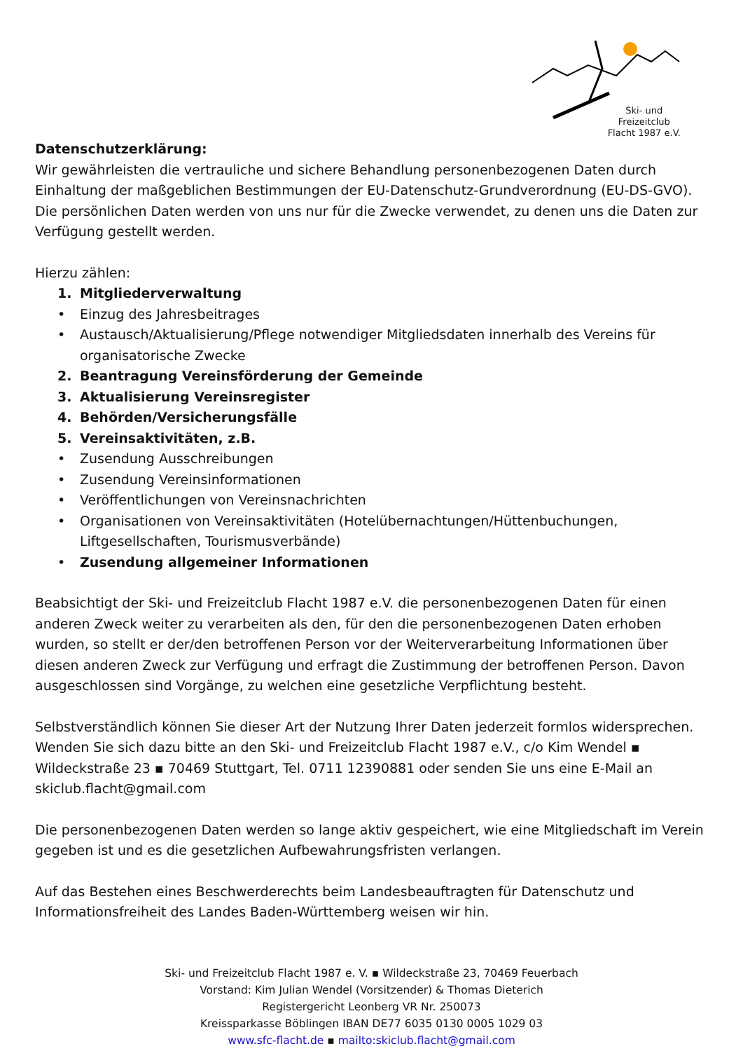Ski- und
Freizeitclub
Flacht 1987 e.V.
Datenschutzerklärung:
Wir gewährleisten die vertrauliche und sichere Behandlung personenbezogenen Daten durch Einhaltung der maßgeblichen Bestimmungen der EU-Datenschutz-Grundverordnung (EU-DS-GVO). Die persönlichen Daten werden von uns nur für die Zwecke verwendet, zu denen uns die Daten zur Verfügung gestellt werden.
Hierzu zählen:
1. Mitgliederverwaltung
• Einzug des Jahresbeitrages
• Austausch/Aktualisierung/Pflege notwendiger Mitgliedsdaten innerhalb des Vereins für organisatorische Zwecke
2. Beantragung Vereinsförderung der Gemeinde
3. Aktualisierung Vereinsregister
4. Behörden/Versicherungsfälle
5. Vereinsaktivitäten, z.B.
• Zusendung Ausschreibungen
• Zusendung Vereinsinformationen
• Veröffentlichungen von Vereinsnachrichten
• Organisationen von Vereinsaktivitäten (Hotelübernachtungen/Hüttenbuchungen, Liftgesellschaften, Tourismusverbände)
• Zusendung allgemeiner Informationen
Beabsichtigt der Ski- und Freizeitclub Flacht 1987 e.V. die personenbezogenen Daten für einen anderen Zweck weiter zu verarbeiten als den, für den die personenbezogenen Daten erhoben wurden, so stellt er der/den betroffenen Person vor der Weiterverarbeitung Informationen über diesen anderen Zweck zur Verfügung und erfragt die Zustimmung der betroffenen Person. Davon ausgeschlossen sind Vorgänge, zu welchen eine gesetzliche Verpflichtung besteht.
Selbstverständlich können Sie dieser Art der Nutzung Ihrer Daten jederzeit formlos widersprechen. Wenden Sie sich dazu bitte an den Ski- und Freizeitclub Flacht 1987 e.V., c/o Kim Wendel ▪ Wildeckstraße 23 ▪ 70469 Stuttgart, Tel. 0711 12390881 oder senden Sie uns eine E-Mail an skiclub.flacht@gmail.com
Die personenbezogenen Daten werden so lange aktiv gespeichert, wie eine Mitgliedschaft im Verein gegeben ist und es die gesetzlichen Aufbewahrungsfristen verlangen.
Auf das Bestehen eines Beschwerderechts beim Landesbeauftragten für Datenschutz und Informationsfreiheit des Landes Baden-Württemberg weisen wir hin.
Ski- und Freizeitclub Flacht 1987 e. V. ▪ Wildeckstraße 23, 70469 Feuerbach
Vorstand: Kim Julian Wendel (Vorsitzender) & Thomas Dieterich
Registergericht Leonberg VR Nr. 250073
Kreissparkasse Böblingen IBAN DE77 6035 0130 0005 1029 03
www.sfc-flacht.de ▪ mailto:skiclub.flacht@gmail.com